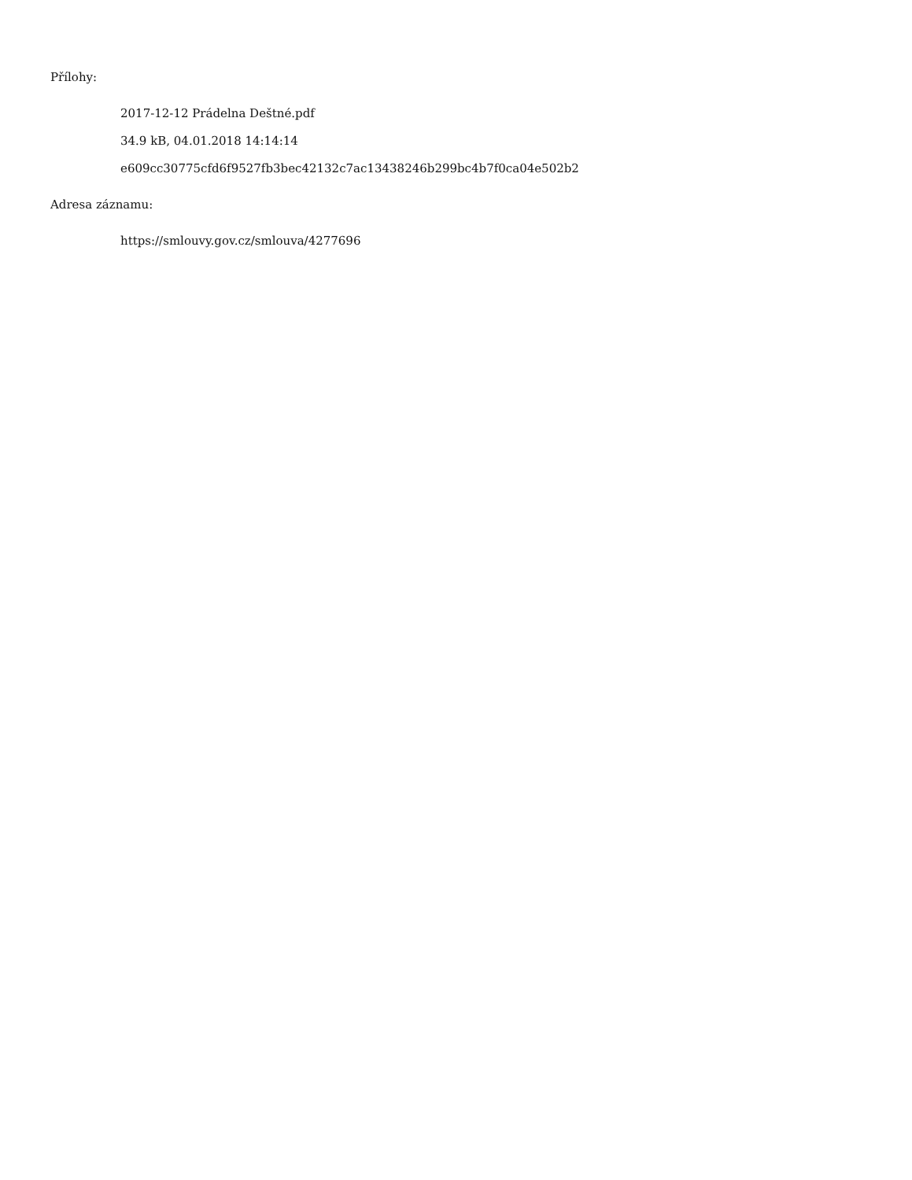Přílohy:
2017-12-12 Prádelna Deštné.pdf
34.9 kB, 04.01.2018 14:14:14
e609cc30775cfd6f9527fb3bec42132c7ac13438246b299bc4b7f0ca04e502b2
Adresa záznamu:
https://smlouvy.gov.cz/smlouva/4277696